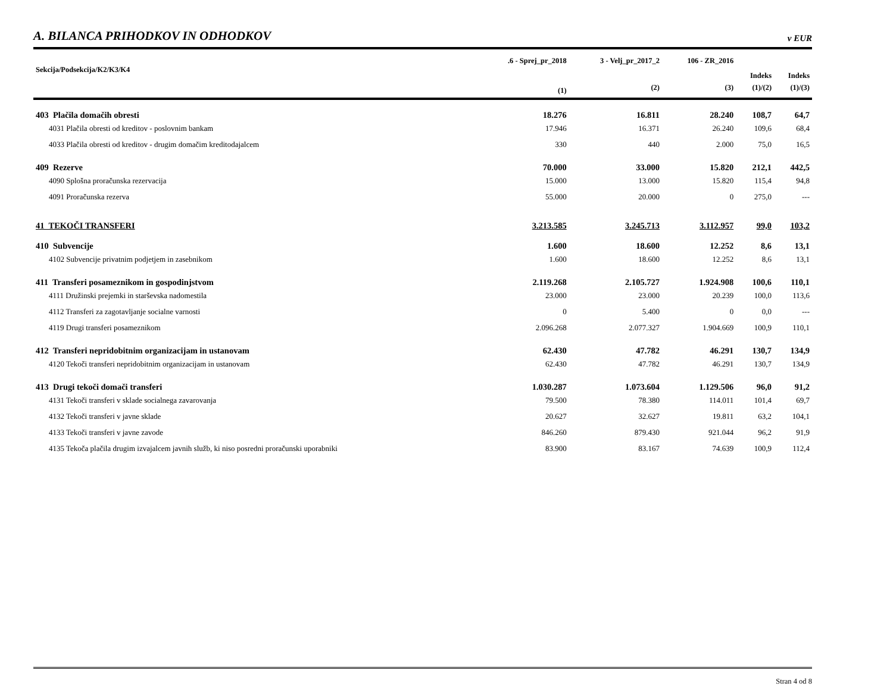A. BILANCA PRIHODKOV IN ODHODKOV
v EUR
| Sekcija/Podsekcija/K2/K3/K4 | .6 - Sprej_pr_2018 | 3 - Velj_pr_2017_2 | 106 - ZR_2016 | | |
| --- | --- | --- | --- | --- | --- |
| | | | | Indeks | Indeks |
| | (1) | (2) | (3) | (1)/(2) | (1)/(3) |
| 403 Plačila domačih obresti | 18.276 | 16.811 | 28.240 | 108,7 | 64,7 |
| 4031 Plačila obresti od kreditov - poslovnim bankam | 17.946 | 16.371 | 26.240 | 109,6 | 68,4 |
| 4033 Plačila obresti od kreditov - drugim domačim kreditodajalcem | 330 | 440 | 2.000 | 75,0 | 16,5 |
| 409 Rezerve | 70.000 | 33.000 | 15.820 | 212,1 | 442,5 |
| 4090 Splošna proračunska rezervacija | 15.000 | 13.000 | 15.820 | 115,4 | 94,8 |
| 4091 Proračunska rezerva | 55.000 | 20.000 | 0 | 275,0 | --- |
| 41 TEKOČI TRANSFERI | 3.213.585 | 3.245.713 | 3.112.957 | 99,0 | 103,2 |
| 410 Subvencije | 1.600 | 18.600 | 12.252 | 8,6 | 13,1 |
| 4102 Subvencije privatnim podjetjem in zasebnikom | 1.600 | 18.600 | 12.252 | 8,6 | 13,1 |
| 411 Transferi posameznikom in gospodinjstvom | 2.119.268 | 2.105.727 | 1.924.908 | 100,6 | 110,1 |
| 4111 Družinski prejemki in starševska nadomestila | 23.000 | 23.000 | 20.239 | 100,0 | 113,6 |
| 4112 Transferi za zagotavljanje socialne varnosti | 0 | 5.400 | 0 | 0,0 | --- |
| 4119 Drugi transferi posameznikom | 2.096.268 | 2.077.327 | 1.904.669 | 100,9 | 110,1 |
| 412 Transferi nepridobitnim organizacijam in ustanovam | 62.430 | 47.782 | 46.291 | 130,7 | 134,9 |
| 4120 Tekoči transferi nepridobitnim organizacijam in ustanovam | 62.430 | 47.782 | 46.291 | 130,7 | 134,9 |
| 413 Drugi tekoči domači transferi | 1.030.287 | 1.073.604 | 1.129.506 | 96,0 | 91,2 |
| 4131 Tekoči transferi v sklade socialnega zavarovanja | 79.500 | 78.380 | 114.011 | 101,4 | 69,7 |
| 4132 Tekoči transferi v javne sklade | 20.627 | 32.627 | 19.811 | 63,2 | 104,1 |
| 4133 Tekoči transferi v javne zavode | 846.260 | 879.430 | 921.044 | 96,2 | 91,9 |
| 4135 Tekoča plačila drugim izvajalcem javnih služb, ki niso posredni proračunski uporabniki | 83.900 | 83.167 | 74.639 | 100,9 | 112,4 |
Stran 4 od 8